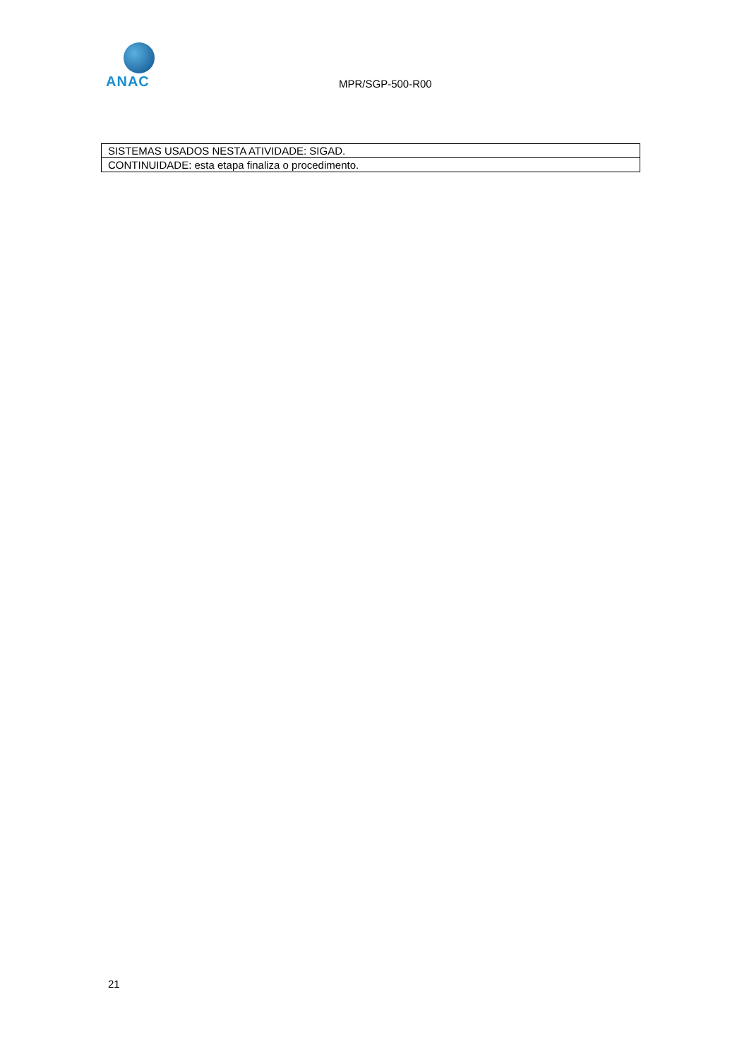ANAC
MPR/SGP-500-R00
| SISTEMAS USADOS NESTA ATIVIDADE: SIGAD. |
| CONTINUIDADE: esta etapa finaliza o procedimento. |
21